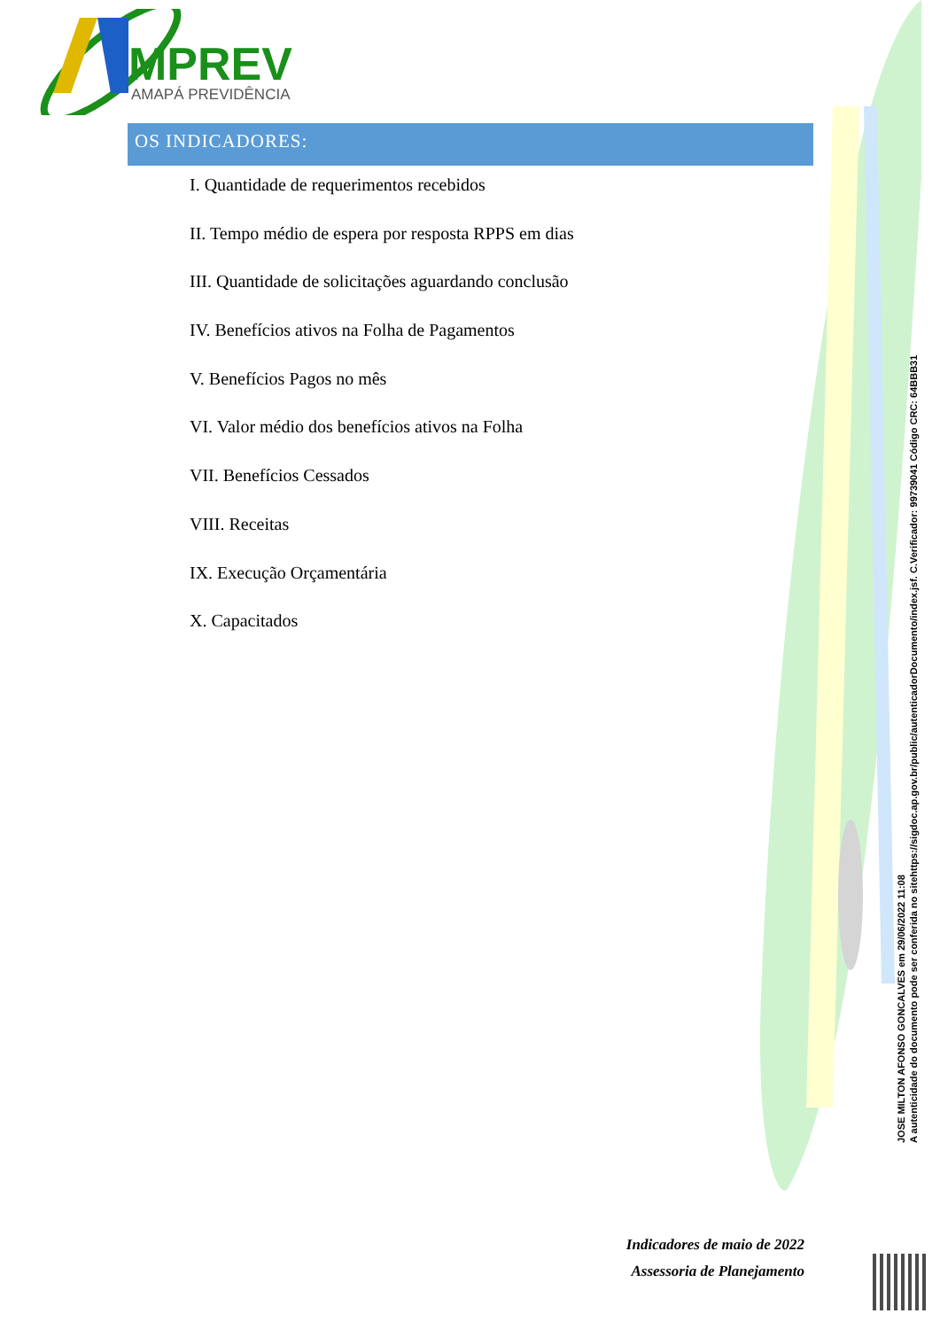MPREV
AMAPÁ PREVIDÊNCIA
OS INDICADORES:
I. Quantidade de requerimentos recebidos
II. Tempo médio de espera por resposta RPPS em dias
III. Quantidade de solicitações aguardando conclusão
IV. Benefícios ativos na Folha de Pagamentos
V. Benefícios Pagos no mês
VI. Valor médio dos benefícios ativos na Folha
VII. Benefícios Cessados
VIII. Receitas
IX. Execução Orçamentária
X. Capacitados
Indicadores de maio de 2022
Assessoria de Planejamento
JOSE MILTON AFONSO GONCALVES em 29/06/2022 11:08
A autenticidade do documento pode ser conferida no sitehttps://sigdoc.ap.gov.br/public/autenticadorDocumento/index.jsf. C.Verificador: 99739041 Código CRC: 64BBB31